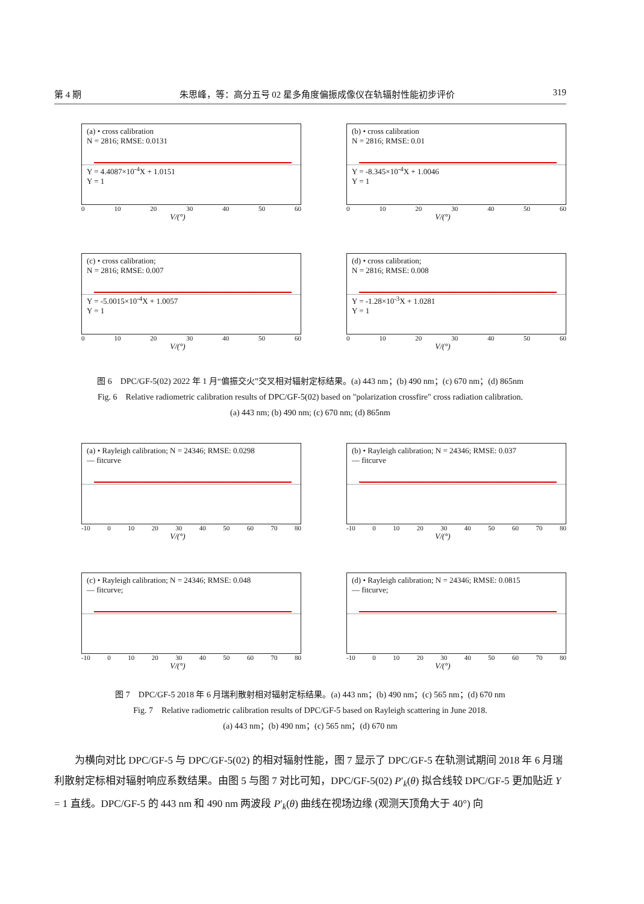第 4 期 朱思峰，等：高分五号 02 星多角度偏振成像仪在轨辐射性能初步评价 319
(a) • cross calibration
N = 2816; RMSE: 0.0131
Y = 4.4087×10<sup>-4</sup>X + 1.0151
Y = 1
0 10 20 30 40 50 60
V/(°)
(b) • cross calibration
N = 2816; RMSE: 0.01
Y = -8.345×10<sup>-4</sup>X + 1.0046
Y = 1
0 10 20 30 40 50 60
V/(°)
(c) • cross calibration;
N = 2816; RMSE: 0.007
Y = -5.0015×10<sup>-4</sup>X + 1.0057
Y = 1
0 10 20 30 40 50 60
V/(°)
(d) • cross calibration;
N = 2816; RMSE: 0.008
Y = -1.28×10<sup>-3</sup>X + 1.0281
Y = 1
0 10 20 30 40 50 60
V/(°)
图 6　DPC/GF-5(02) 2022 年 1 月“偏振交火”交叉相对辐射定标结果。(a) 443 nm；(b) 490 nm；(c) 670 nm；(d) 865nm
Fig. 6　Relative radiometric calibration results of DPC/GF-5(02) based on "polarization crossfire" cross radiation calibration.
(a) 443 nm; (b) 490 nm; (c) 670 nm; (d) 865nm
(a) • Rayleigh calibration; N = 24346; RMSE: 0.0298
— fitcurve
-10 0 10 20 30 40 50 60 70 80
V/(°)
(b) • Rayleigh calibration; N = 24346; RMSE: 0.037
— fitcurve
-10 0 10 20 30 40 50 60 70 80
V/(°)
(c) • Rayleigh calibration; N = 24346; RMSE: 0.048
— fitcurve;
-10 0 10 20 30 40 50 60 70 80
V/(°)
(d) • Rayleigh calibration; N = 24346; RMSE: 0.0815
— fitcurve;
-10 0 10 20 30 40 50 60 70 80
V/(°)
图 7　DPC/GF-5 2018 年 6 月瑞利散射相对辐射定标结果。(a) 443 nm；(b) 490 nm；(c) 565 nm；(d) 670 nm
Fig. 7　Relative radiometric calibration results of DPC/GF-5 based on Rayleigh scattering in June 2018.
(a) 443 nm；(b) 490 nm；(c) 565 nm；(d) 670 nm
为横向对比 DPC/GF-5 与 DPC/GF-5(02) 的相对辐射性能，图 7 显示了 DPC/GF-5 在轨测试期间 2018 年 6 月瑞利散射定标相对辐射响应系数结果。由图 5 与图 7 对比可知，DPC/GF-5(02) P′<sub>k</sub>(θ) 拟合线较 DPC/GF-5 更加贴近 Y = 1 直线。DPC/GF-5 的 443 nm 和 490 nm 两波段 P′<sub>k</sub>(θ) 曲线在视场边缘 (观测天顶角大于 40°) 向